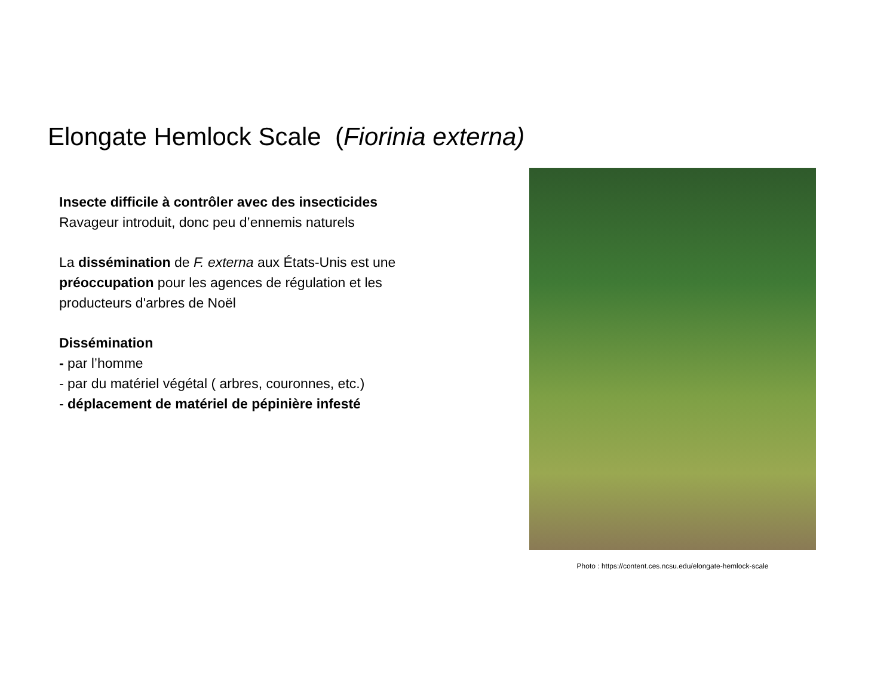Elongate Hemlock Scale (Fiorinia externa)
Insecte difficile à contrôler avec des insecticides
Ravageur introduit, donc peu d’ennemis naturels
La dissémination de F. externa aux États-Unis est une préoccupation pour les agences de régulation et les producteurs d'arbres de Noël
Dissémination
- par l’homme
- par du matériel végétal ( arbres, couronnes, etc.)
- déplacement de matériel de pépinière infesté
Photo : https://content.ces.ncsu.edu/elongate-hemlock-scale